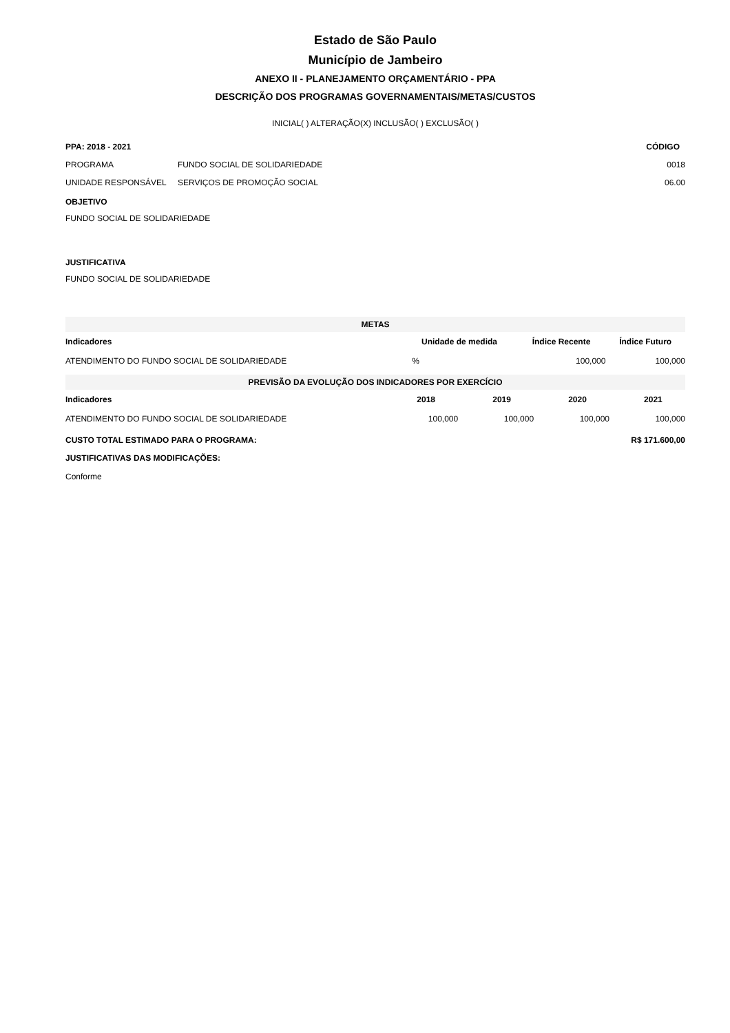Estado de São Paulo
Município de Jambeiro
ANEXO II - PLANEJAMENTO ORÇAMENTÁRIO - PPA
DESCRIÇÃO DOS PROGRAMAS GOVERNAMENTAIS/METAS/CUSTOS
INICIAL( ) ALTERAÇÃO(X) INCLUSÃO( ) EXCLUSÃO( )
| PPA: 2018 - 2021 | | CÓDIGO |
| --- | --- | --- |
| PROGRAMA | FUNDO SOCIAL DE SOLIDARIEDADE | 0018 |
| UNIDADE RESPONSÁVEL | SERVIÇOS DE PROMOÇÃO SOCIAL | 06.00 |
OBJETIVO
FUNDO SOCIAL DE SOLIDARIEDADE
JUSTIFICATIVA
FUNDO SOCIAL DE SOLIDARIEDADE
| METAS | | | |
| --- | --- | --- | --- |
| Indicadores | Unidade de medida | Índice Recente | Índice Futuro |
| ATENDIMENTO DO FUNDO SOCIAL DE SOLIDARIEDADE | % | 100,000 | 100,000 |
| PREVISÃO DA EVOLUÇÃO DOS INDICADORES POR EXERCÍCIO | | | | |
| --- | --- | --- | --- | --- |
| Indicadores | 2018 | 2019 | 2020 | 2021 |
| ATENDIMENTO DO FUNDO SOCIAL DE SOLIDARIEDADE | 100,000 | 100,000 | 100,000 | 100,000 |
| CUSTO TOTAL ESTIMADO PARA O PROGRAMA: | R$ 171.600,00 |
| --- | --- |
| JUSTIFICATIVAS DAS MODIFICAÇÕES: | |
| Conforme | |